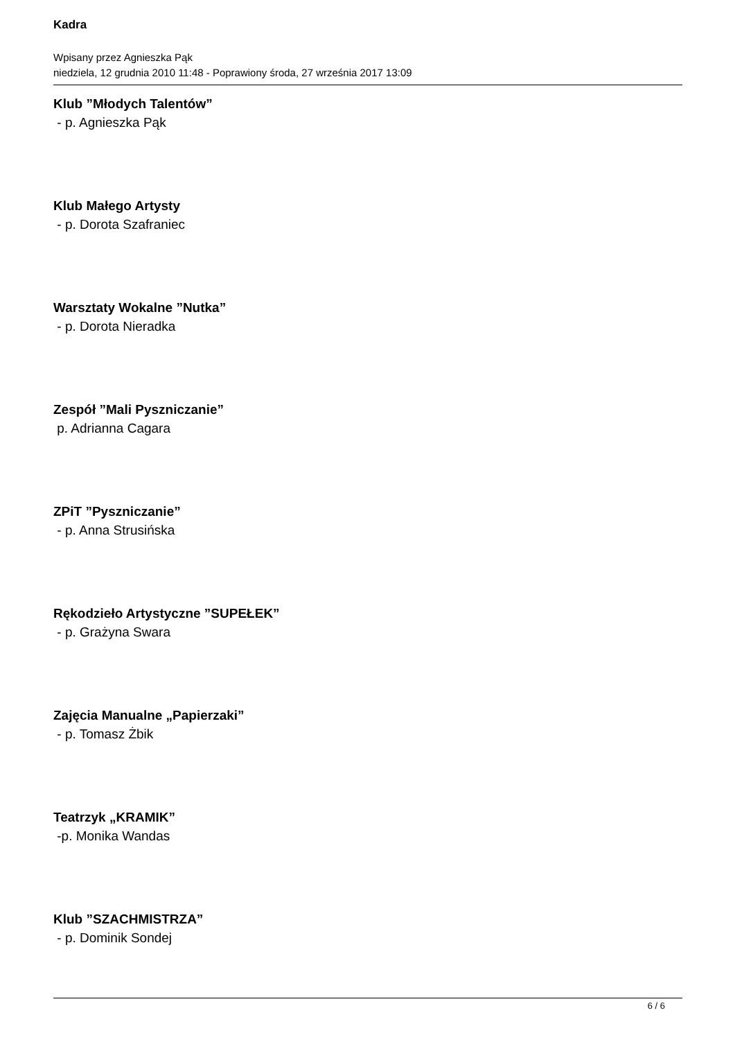Kadra
Wpisany przez Agnieszka Pąk
niedziela, 12 grudnia 2010 11:48 - Poprawiony środa, 27 września 2017 13:09
Klub ”Młodych Talentów”
- p. Agnieszka Pąk
Klub Małego Artysty
- p. Dorota Szafraniec
Warsztaty Wokalne ”Nutka”
- p. Dorota Nieradka
Zespół ”Mali Pyszniczanie”
p. Adrianna Cagara
ZPiT ”Pyszniczanie”
- p. Anna Strusińska
Rękodzieło Artystyczne ”SUPEŁEK”
- p. Grażyna Swara
Zajęcia Manualne „Papierzaki”
- p. Tomasz Żbik
Teatrzyk „KRAMIK”
-p. Monika Wandas
Klub ”SZACHMISTRZA”
- p. Dominik Sondej
6 / 6